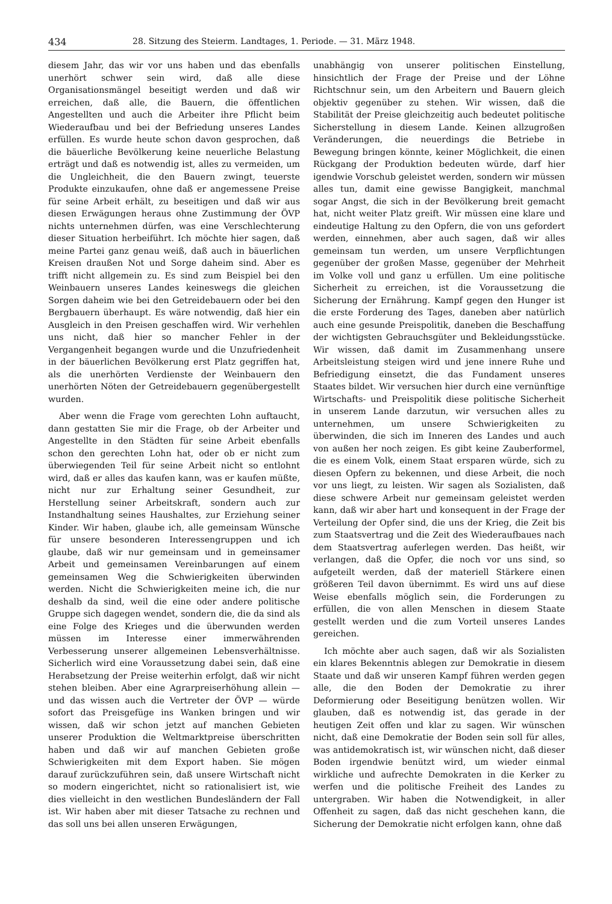434 28. Sitzung des Steierm. Landtages, 1. Periode. — 31. März 1948.
diesem Jahr, das wir vor uns haben und das ebenfalls unerhört schwer sein wird, daß alle diese Organisationsmängel beseitigt werden und daß wir erreichen, daß alle, die Bauern, die öffentlichen Angestellten und auch die Arbeiter ihre Pflicht beim Wiederaufbau und bei der Befriedung unseres Landes erfüllen. Es wurde heute schon davon gesprochen, daß die bäuerliche Bevölkerung keine neuerliche Belastung erträgt und daß es notwendig ist, alles zu vermeiden, um die Ungleichheit, die den Bauern zwingt, teuerste Produkte einzukaufen, ohne daß er angemessene Preise für seine Arbeit erhält, zu beseitigen und daß wir aus diesen Erwägungen heraus ohne Zustimmung der ÖVP nichts unternehmen dürfen, was eine Verschlechterung dieser Situation herbeiführt. Ich möchte hier sagen, daß meine Partei ganz genau weiß, daß auch in bäuerlichen Kreisen draußen Not und Sorge daheim sind. Aber es trifft nicht allgemein zu. Es sind zum Beispiel bei den Weinbauern unseres Landes keineswegs die gleichen Sorgen daheim wie bei den Getreidebauern oder bei den Bergbauern überhaupt. Es wäre notwendig, daß hier ein Ausgleich in den Preisen geschaffen wird. Wir verhehlen uns nicht, daß hier so mancher Fehler in der Vergangenheit begangen wurde und die Unzufriedenheit in der bäuerlichen Bevölkerung erst Platz gegriffen hat, als die unerhörten Verdienste der Weinbauern den unerhörten Nöten der Getreidebauern gegenübergestellt wurden.
Aber wenn die Frage vom gerechten Lohn auftaucht, dann gestatten Sie mir die Frage, ob der Arbeiter und Angestellte in den Städten für seine Arbeit ebenfalls schon den gerechten Lohn hat, oder ob er nicht zum überwiegenden Teil für seine Arbeit nicht so entlohnt wird, daß er alles das kaufen kann, was er kaufen müßte, nicht nur zur Erhaltung seiner Gesundheit, zur Herstellung seiner Arbeitskraft, sondern auch zur Instandhaltung seines Haushaltes, zur Erziehung seiner Kinder. Wir haben, glaube ich, alle gemeinsam Wünsche für unsere besonderen Interessengruppen und ich glaube, daß wir nur gemeinsam und in gemeinsamer Arbeit und gemeinsamen Vereinbarungen auf einem gemeinsamen Weg die Schwierigkeiten überwinden werden. Nicht die Schwierigkeiten meine ich, die nur deshalb da sind, weil die eine oder andere politische Gruppe sich dagegen wendet, sondern die, die da sind als eine Folge des Krieges und die überwunden werden müssen im Interesse einer immerwährenden Verbesserung unserer allgemeinen Lebensverhältnisse. Sicherlich wird eine Voraussetzung dabei sein, daß eine Herabsetzung der Preise weiterhin erfolgt, daß wir nicht stehen bleiben. Aber eine Agrarpreiserhöhung allein — und das wissen auch die Vertreter der ÖVP — würde sofort das Preisgefüge ins Wanken bringen und wir wissen, daß wir schon jetzt auf manchen Gebieten unserer Produktion die Weltmarktpreise überschritten haben und daß wir auf manchen Gebieten große Schwierigkeiten mit dem Export haben. Sie mögen darauf zurückzuführen sein, daß unsere Wirtschaft nicht so modern eingerichtet, nicht so rationalisiert ist, wie dies vielleicht in den westlichen Bundesländern der Fall ist. Wir haben aber mit dieser Tatsache zu rechnen und das soll uns bei allen unseren Erwägungen,
unabhängig von unserer politischen Einstellung, hinsichtlich der Frage der Preise und der Löhne Richtschnur sein, um den Arbeitern und Bauern gleich objektiv gegenüber zu stehen. Wir wissen, daß die Stabilität der Preise gleichzeitig auch bedeutet politische Sicherstellung in diesem Lande. Keinen allzugroßen Veränderungen, die neuerdings die Betriebe in Bewegung bringen könnte, keiner Möglichkeit, die einen Rückgang der Produktion bedeuten würde, darf hier igendwie Vorschub geleistet werden, sondern wir müssen alles tun, damit eine gewisse Bangigkeit, manchmal sogar Angst, die sich in der Bevölkerung breit gemacht hat, nicht weiter Platz greift. Wir müssen eine klare und eindeutige Haltung zu den Opfern, die von uns gefordert werden, einnehmen, aber auch sagen, daß wir alles gemeinsam tun werden, um unsere Verpflichtungen gegenüber der großen Masse, gegenüber der Mehrheit im Volke voll und ganz u erfüllen. Um eine politische Sicherheit zu erreichen, ist die Voraussetzung die Sicherung der Ernährung. Kampf gegen den Hunger ist die erste Forderung des Tages, daneben aber natürlich auch eine gesunde Preispolitik, daneben die Beschaffung der wichtigsten Gebrauchsgüter und Bekleidungsstücke. Wir wissen, daß damit im Zusammenhang unsere Arbeitsleistung steigen wird und jene innere Ruhe und Befriedigung einsetzt, die das Fundament unseres Staates bildet. Wir versuchen hier durch eine vernünftige Wirtschafts- und Preispolitik diese politische Sicherheit in unserem Lande darzutun, wir versuchen alles zu unternehmen, um unsere Schwierigkeiten zu überwinden, die sich im Inneren des Landes und auch von außen her noch zeigen. Es gibt keine Zauberformel, die es einem Volk, einem Staat ersparen würde, sich zu diesen Opfern zu bekennen, und diese Arbeit, die noch vor uns liegt, zu leisten. Wir sagen als Sozialisten, daß diese schwere Arbeit nur gemeinsam geleistet werden kann, daß wir aber hart und konsequent in der Frage der Verteilung der Opfer sind, die uns der Krieg, die Zeit bis zum Staatsvertrag und die Zeit des Wiederaufbaues nach dem Staatsvertrag auferlegen werden. Das heißt, wir verlangen, daß die Opfer, die noch vor uns sind, so aufgeteilt werden, daß der materiell Stärkere einen größeren Teil davon übernimmt. Es wird uns auf diese Weise ebenfalls möglich sein, die Forderungen zu erfüllen, die von allen Menschen in diesem Staate gestellt werden und die zum Vorteil unseres Landes gereichen.
Ich möchte aber auch sagen, daß wir als Sozialisten ein klares Bekenntnis ablegen zur Demokratie in diesem Staate und daß wir unseren Kampf führen werden gegen alle, die den Boden der Demokratie zu ihrer Deformierung oder Beseitigung benützen wollen. Wir glauben, daß es notwendig ist, das gerade in der heutigen Zeit offen und klar zu sagen. Wir wünschen nicht, daß eine Demokratie der Boden sein soll für alles, was antidemokratisch ist, wir wünschen nicht, daß dieser Boden irgendwie benützt wird, um wieder einmal wirkliche und aufrechte Demokraten in die Kerker zu werfen und die politische Freiheit des Landes zu untergraben. Wir haben die Notwendigkeit, in aller Offenheit zu sagen, daß das nicht geschehen kann, die Sicherung der Demokratie nicht erfolgen kann, ohne daß